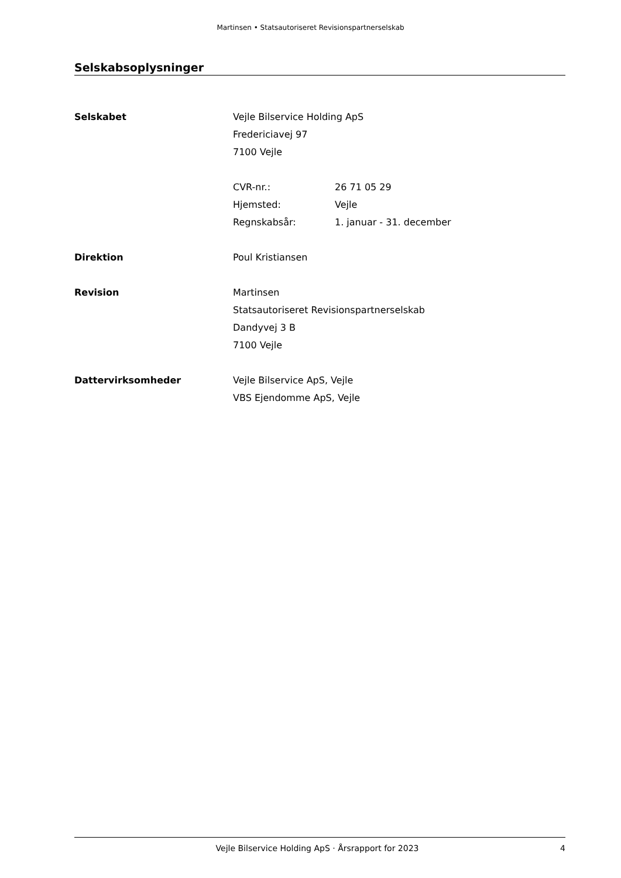Martinsen • Statsautoriseret Revisionspartnerselskab
Selskabsoplysninger
Selskabet Vejle Bilservice Holding ApS
Fredericiavej 97
7100 Vejle
CVR-nr.: 26 71 05 29
Hjemsted: Vejle
Regnskabsår: 1. januar - 31. december
Direktion Poul Kristiansen
Revision Martinsen
Statsautoriseret Revisionspartnerselskab
Dandyvej 3 B
7100 Vejle
Dattervirksomheder Vejle Bilservice ApS, Vejle
VBS Ejendomme ApS, Vejle
Vejle Bilservice Holding ApS · Årsrapport for 2023 4